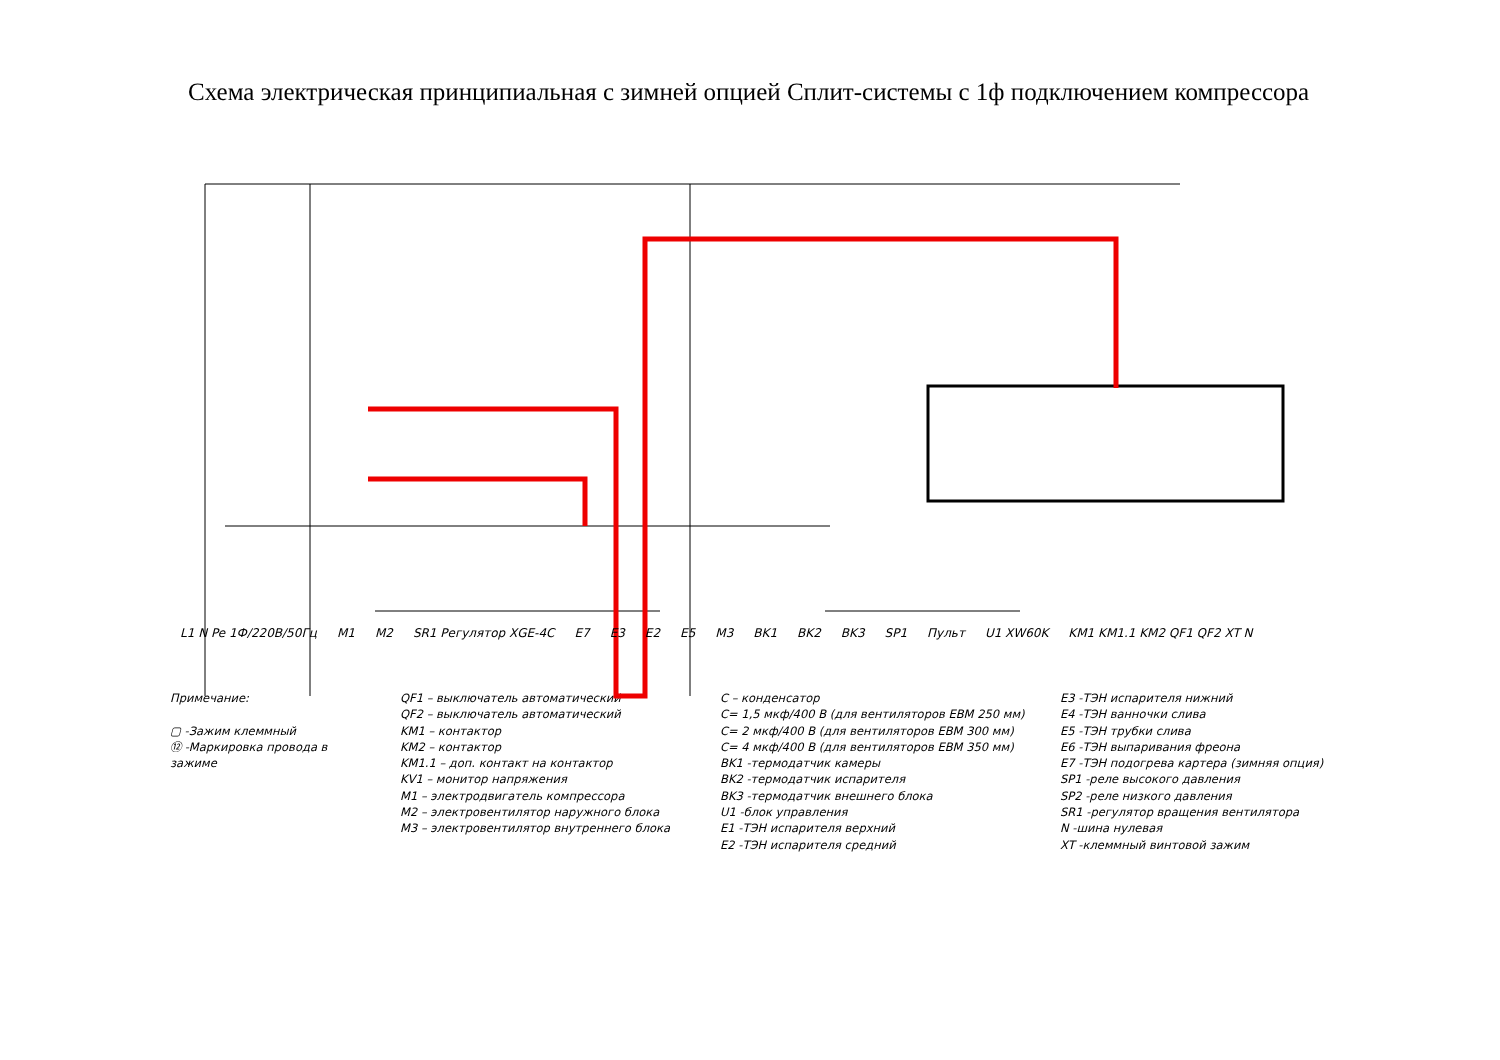Схема электрическая принципиальная с зимней опцией Сплит-системы с 1ф подключением компрессора
L1 N Pe 1Ф/220В/50Гц M1 M2 SR1 Регулятор XGE-4C E7 E3 E2 E5 M3 BK1 BK2 BK3 SP1 Пульт U1 XW60K KM1 KM1.1 KM2 QF1 QF2 XT N
Примечание:
▢ -Зажим клеммный
⑫ -Маркировка провода в зажиме
QF1 – выключатель автоматический
QF2 – выключатель автоматический
KM1 – контактор
KM2 – контактор
KM1.1 – доп. контакт на контактор
KV1 – монитор напряжения
M1 – электродвигатель компрессора
M2 – электровентилятор наружного блока
M3 – электровентилятор внутреннего блока
C – конденсатор
C= 1,5 мкф/400 В (для вентиляторов EBM 250 мм)
C= 2 мкф/400 В (для вентиляторов EBM 300 мм)
C= 4 мкф/400 В (для вентиляторов EBM 350 мм)
BK1 -термодатчик камеры
BK2 -термодатчик испарителя
BK3 -термодатчик внешнего блока
U1 -блок управления
E1 -ТЭН испарителя верхний
E2 -ТЭН испарителя средний
E3 -ТЭН испарителя нижний
E4 -ТЭН ванночки слива
E5 -ТЭН трубки слива
E6 -ТЭН выпаривания фреона
E7 -ТЭН подогрева картера (зимняя опция)
SP1 -реле высокого давления
SP2 -реле низкого давления
SR1 -регулятор вращения вентилятора
N -шина нулевая
XT -клеммный винтовой зажим